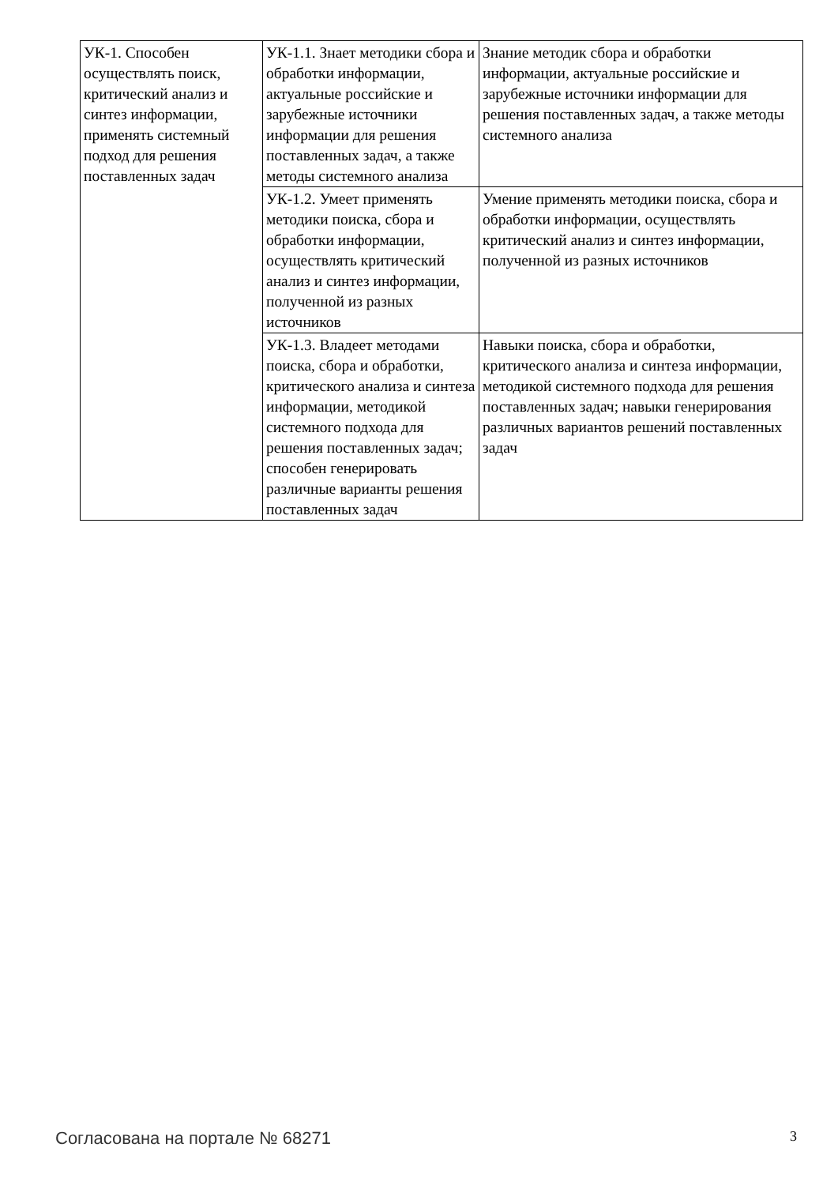| УК-1. Способен осуществлять поиск, критический анализ и синтез информации, применять системный подход для решения поставленных задач | УК-1.1. Знает методики сбора и обработки информации, актуальные российские и зарубежные источники информации для решения поставленных задач, а также методы системного анализа | Знание методик сбора и обработки информации, актуальные российские и зарубежные источники информации для решения поставленных задач, а также методы системного анализа |
| | УК-1.2. Умеет применять методики поиска, сбора и обработки информации, осуществлять критический анализ и синтез информации, полученной из разных источников | Умение применять методики поиска, сбора и обработки информации, осуществлять критический анализ и синтез информации, полученной из разных источников |
| | УК-1.3. Владеет методами поиска, сбора и обработки, критического анализа и синтеза информации, методикой системного подхода для решения поставленных задач; способен генерировать различные варианты решения поставленных задач | Навыки поиска, сбора и обработки, критического анализа и синтеза информации, методикой системного подхода для решения поставленных задач; навыки генерирования различных вариантов решений поставленных задач |
Согласована на портале № 68271 3